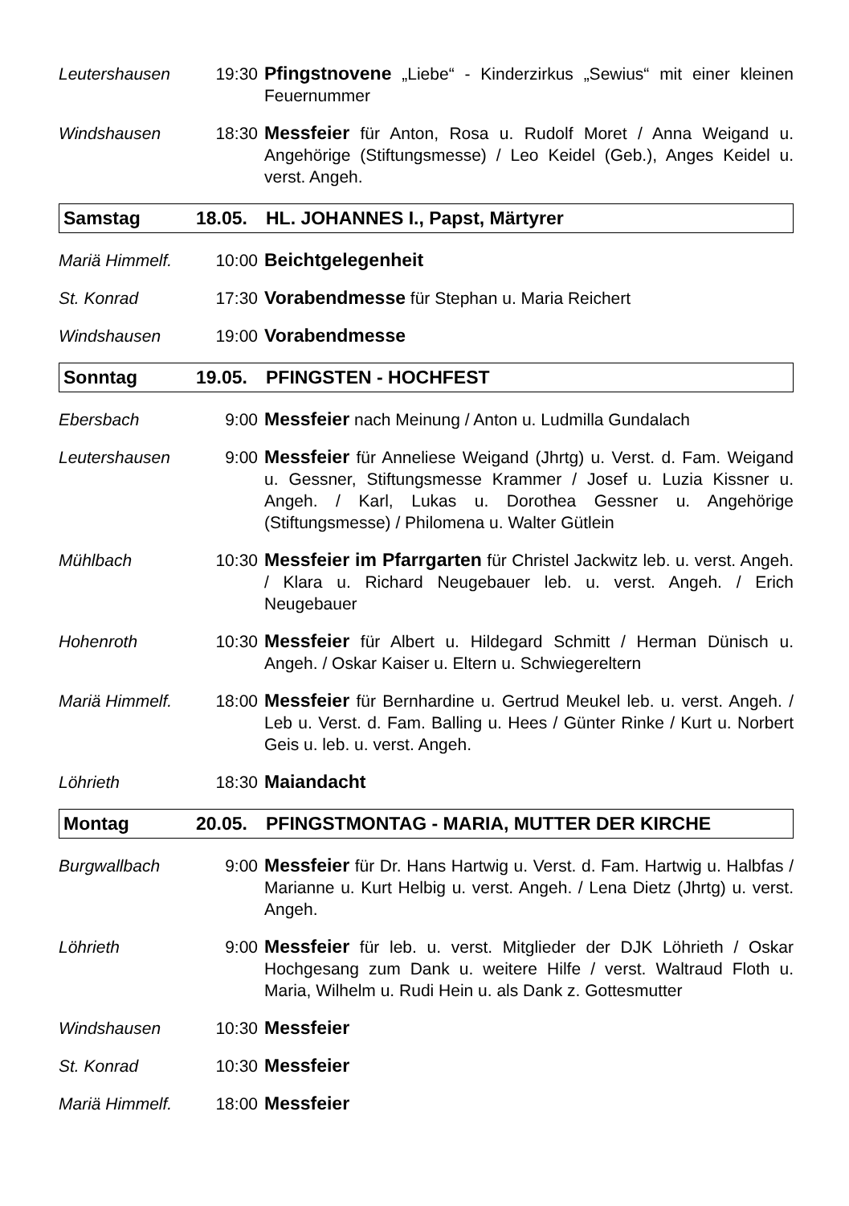Leutershausen 19:30 Pfingstnovene „Liebe“ - Kinderzirkus „Sewius“ mit einer kleinen Feuernummer
Windshausen 18:30 Messfeier für Anton, Rosa u. Rudolf Moret / Anna Weigand u. Angehörige (Stiftungsmesse) / Leo Keidel (Geb.), Anges Keidel u. verst. Angeh.
Samstag 18.05. HL. JOHANNES I., Papst, Märtyrer
Mariä Himmelf.
10:00 Beichtgelegenheit
St. Konrad 17:30 Vorabendmesse für Stephan u. Maria Reichert
Windshausen 19:00 Vorabendmesse
Sonntag 19.05. PFINGSTEN - HOCHFEST
Ebersbach 9:00 Messfeier nach Meinung / Anton u. Ludmilla Gundalach
Leutershausen 9:00 Messfeier für Anneliese Weigand (Jhrtg) u. Verst. d. Fam. Weigand u. Gessner, Stiftungsmesse Krammer / Josef u. Luzia Kissner u. Angeh. / Karl, Lukas u. Dorothea Gessner u. Angehörige (Stiftungsmesse) / Philomena u. Walter Gütlein
Mühlbach 10:30 Messfeier im Pfarrgarten für Christel Jackwitz leb. u. verst. Angeh. / Klara u. Richard Neugebauer leb. u. verst. Angeh. / Erich Neugebauer
Hohenroth 10:30 Messfeier für Albert u. Hildegard Schmitt / Herman Dünisch u. Angeh. / Oskar Kaiser u. Eltern u. Schwiegereltern
Mariä Himmelf.
18:00 Messfeier für Bernhardine u. Gertrud Meukel leb. u. verst. Angeh. / Leb u. Verst. d. Fam. Balling u. Hees / Günter Rinke / Kurt u. Norbert Geis u. leb. u. verst. Angeh.
Löhrieth 18:30 Maiandacht
Montag 20.05. PFINGSTMONTAG - MARIA, MUTTER DER KIRCHE
Burgwallbach 9:00 Messfeier für Dr. Hans Hartwig u. Verst. d. Fam. Hartwig u. Halbfas / Marianne u. Kurt Helbig u. verst. Angeh. / Lena Dietz (Jhrtg) u. verst. Angeh.
Löhrieth 9:00 Messfeier für leb. u. verst. Mitglieder der DJK Löhrieth / Oskar Hochgesang zum Dank u. weitere Hilfe / verst. Waltraud Floth u. Maria, Wilhelm u. Rudi Hein u. als Dank z. Gottesmutter
Windshausen 10:30 Messfeier
St. Konrad 10:30 Messfeier
Mariä Himmelf.
18:00 Messfeier